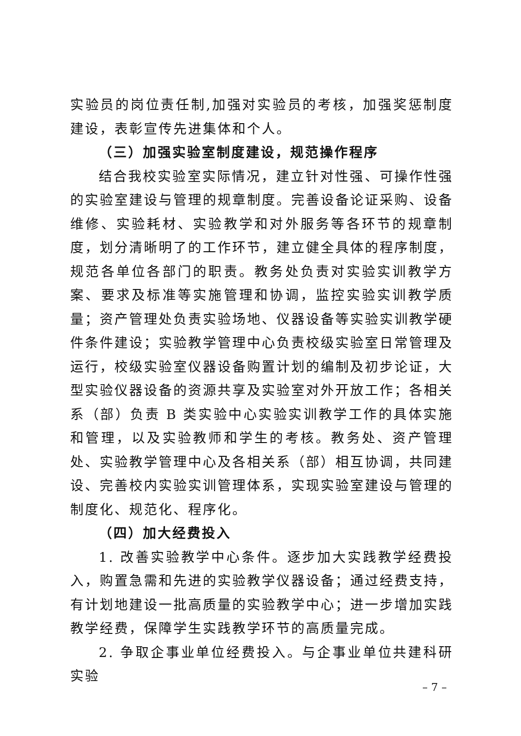实验员的岗位责任制,加强对实验员的考核，加强奖惩制度建设，表彰宣传先进集体和个人。
（三）加强实验室制度建设，规范操作程序
结合我校实验室实际情况，建立针对性强、可操作性强的实验室建设与管理的规章制度。完善设备论证采购、设备维修、实验耗材、实验教学和对外服务等各环节的规章制度，划分清晰明了的工作环节，建立健全具体的程序制度，规范各单位各部门的职责。教务处负责对实验实训教学方案、要求及标准等实施管理和协调，监控实验实训教学质量；资产管理处负责实验场地、仪器设备等实验实训教学硬件条件建设；实验教学管理中心负责校级实验室日常管理及运行，校级实验室仪器设备购置计划的编制及初步论证，大型实验仪器设备的资源共享及实验室对外开放工作；各相关系（部）负责 B 类实验中心实验实训教学工作的具体实施和管理，以及实验教师和学生的考核。教务处、资产管理处、实验教学管理中心及各相关系（部）相互协调，共同建设、完善校内实验实训管理体系，实现实验室建设与管理的制度化、规范化、程序化。
（四）加大经费投入
1. 改善实验教学中心条件。逐步加大实践教学经费投入，购置急需和先进的实验教学仪器设备；通过经费支持，有计划地建设一批高质量的实验教学中心；进一步增加实践教学经费，保障学生实践教学环节的高质量完成。
2. 争取企事业单位经费投入。与企事业单位共建科研实验
– 7 –